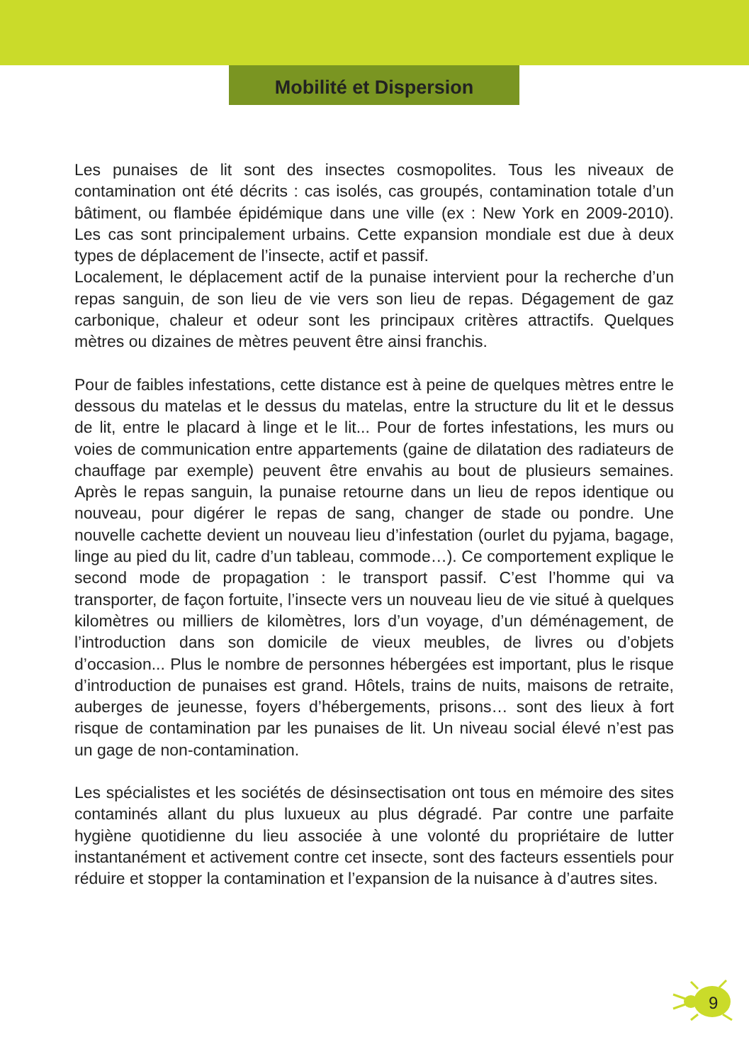Mobilité et Dispersion
Les punaises de lit sont des insectes cosmopolites. Tous les niveaux de contamination ont été décrits : cas isolés, cas groupés, contamination totale d’un bâtiment, ou flambée épidémique dans une ville (ex : New York en 2009-2010). Les cas sont principalement urbains. Cette expansion mondiale est due à deux types de déplacement de l’insecte, actif et passif.
Localement, le déplacement actif de la punaise intervient pour la recherche d’un repas sanguin, de son lieu de vie vers son lieu de repas. Dégagement de gaz carbonique, chaleur et odeur sont les principaux critères attractifs. Quelques mètres ou dizaines de mètres peuvent être ainsi franchis.
Pour de faibles infestations, cette distance est à peine de quelques mètres entre le dessous du matelas et le dessus du matelas, entre la structure du lit et le dessus de lit, entre le placard à linge et le lit... Pour de fortes infestations, les murs ou voies de communication entre appartements (gaine de dilatation des radiateurs de chauffage par exemple) peuvent être envahis au bout de plusieurs semaines. Après le repas sanguin, la punaise retourne dans un lieu de repos identique ou nouveau, pour digérer le repas de sang, changer de stade ou pondre. Une nouvelle cachette devient un nouveau lieu d’infestation (ourlet du pyjama, bagage, linge au pied du lit, cadre d’un tableau, commode…). Ce comportement explique le second mode de propagation : le transport passif. C’est l’homme qui va transporter, de façon fortuite, l’insecte vers un nouveau lieu de vie situé à quelques kilomètres ou milliers de kilomètres, lors d’un voyage, d’un déménagement, de l’introduction dans son domicile de vieux meubles, de livres ou d’objets d’occasion... Plus le nombre de personnes hébergées est important, plus le risque d’introduction de punaises est grand. Hôtels, trains de nuits, maisons de retraite, auberges de jeunesse, foyers d’hébergements, prisons… sont des lieux à fort risque de contamination par les punaises de lit. Un niveau social élevé n’est pas un gage de non-contamination.
Les spécialistes et les sociétés de désinsectisation ont tous en mémoire des sites contaminés allant du plus luxueux au plus dégradé. Par contre une parfaite hygiène quotidienne du lieu associée à une volonté du propriétaire de lutter instantanément et activement contre cet insecte, sont des facteurs essentiels pour réduire et stopper la contamination et l’expansion de la nuisance à d’autres sites.
9